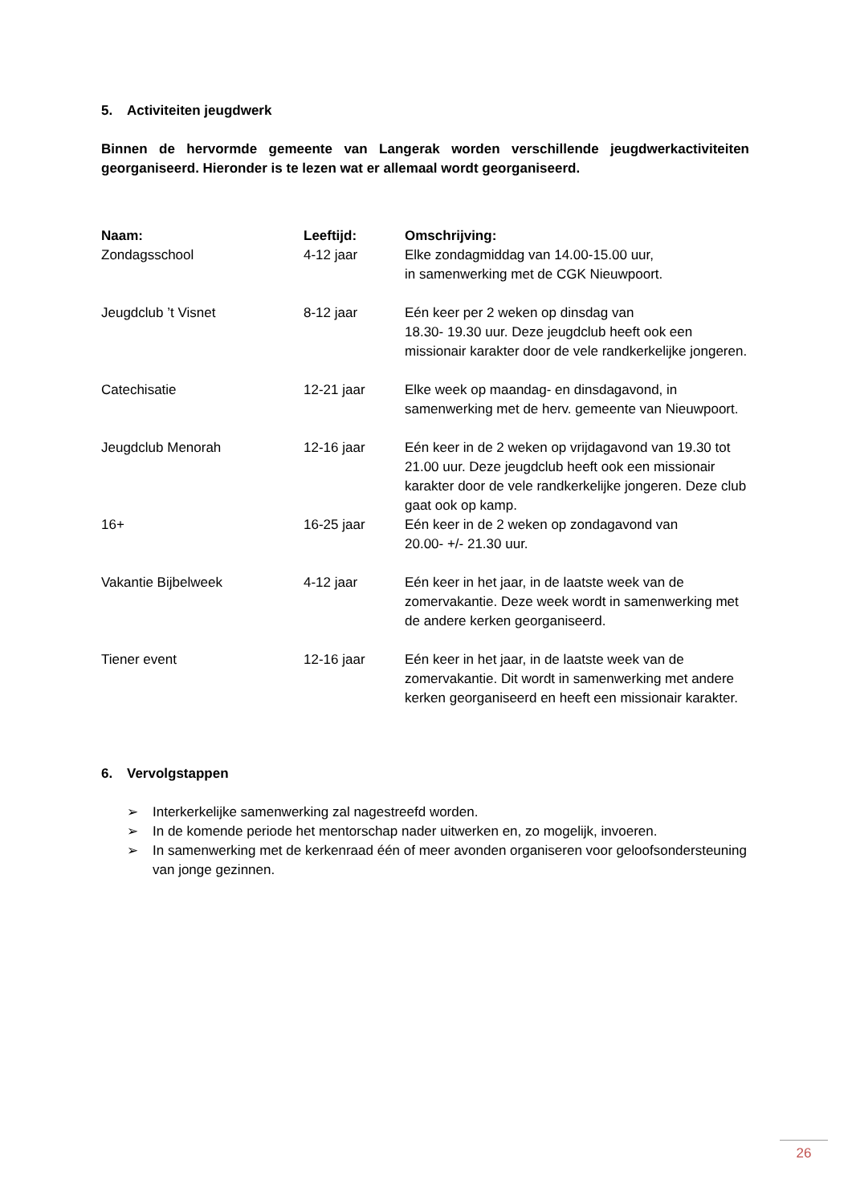5. Activiteiten jeugdwerk
Binnen de hervormde gemeente van Langerak worden verschillende jeugdwerkactiviteiten georganiseerd. Hieronder is te lezen wat er allemaal wordt georganiseerd.
| Naam: | Leeftijd: | Omschrijving: |
| --- | --- | --- |
| Zondagsschool | 4-12 jaar | Elke zondagmiddag van 14.00-15.00 uur, in samenwerking met de CGK Nieuwpoort. |
| Jeugdclub ’t Visnet | 8-12 jaar | Eén keer per 2 weken op dinsdag van 18.30- 19.30 uur. Deze jeugdclub heeft ook een missionair karakter door de vele randkerkelijke jongeren. |
| Catechisatie | 12-21 jaar | Elke week op maandag- en dinsdagavond, in samenwerking met de herv. gemeente van Nieuwpoort. |
| Jeugdclub Menorah | 12-16 jaar | Eén keer in de 2 weken op vrijdagavond van 19.30 tot 21.00 uur. Deze jeugdclub heeft ook een missionair karakter door de vele randkerkelijke jongeren. Deze club gaat ook op kamp. |
| 16+ | 16-25 jaar | Eén keer in de 2 weken op zondagavond van 20.00- +/- 21.30 uur. |
| Vakantie Bijbelweek | 4-12 jaar | Eén keer in het jaar, in de laatste week van de zomervakantie. Deze week wordt in samenwerking met de andere kerken georganiseerd. |
| Tiener event | 12-16 jaar | Eén keer in het jaar, in de laatste week van de zomervakantie. Dit wordt in samenwerking met andere kerken georganiseerd en heeft een missionair karakter. |
6. Vervolgstappen
➢ Interkerkelijke samenwerking zal nagestreefd worden.
➢ In de komende periode het mentorschap nader uitwerken en, zo mogelijk, invoeren.
➢ In samenwerking met de kerkenraad één of meer avonden organiseren voor geloofsondersteuning
van jonge gezinnen.
26